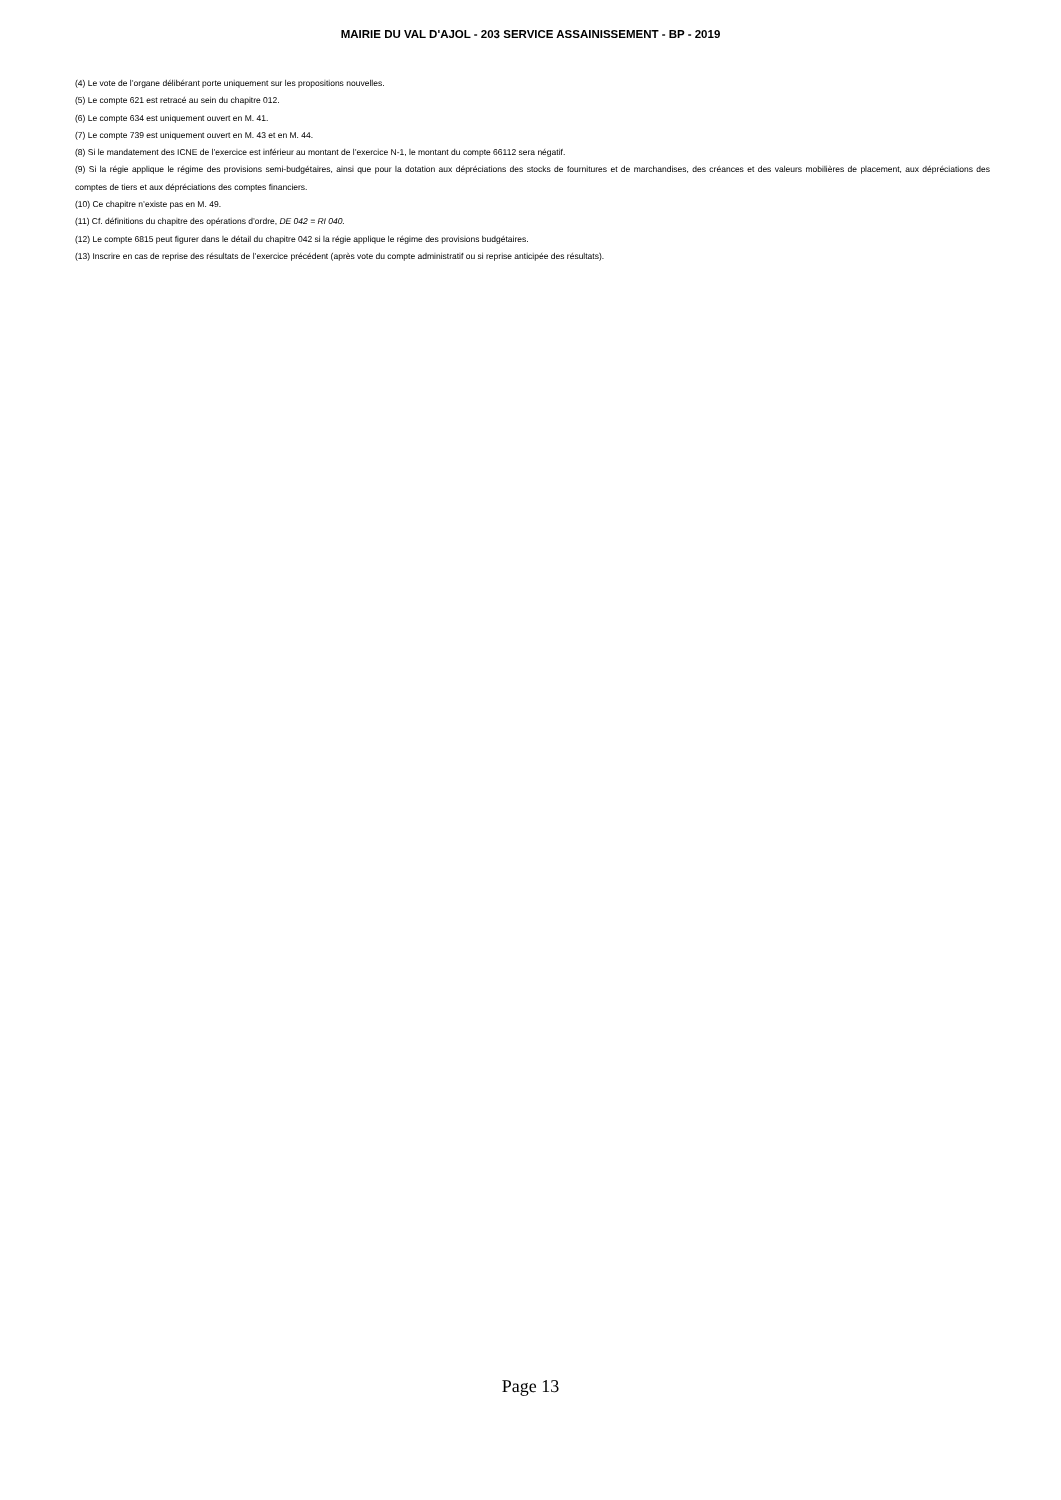MAIRIE DU VAL D'AJOL - 203 SERVICE ASSAINISSEMENT - BP - 2019
(4) Le vote de l’organe délibérant porte uniquement sur les propositions nouvelles.
(5) Le compte 621 est retracé au sein du chapitre 012.
(6) Le compte 634 est uniquement ouvert en M. 41.
(7) Le compte 739 est uniquement ouvert en M. 43 et en M. 44.
(8) Si le mandatement des ICNE de l’exercice est inférieur au montant de l’exercice N-1, le montant du compte 66112 sera négatif.
(9) Si la régie applique le régime des provisions semi-budgétaires, ainsi que pour la dotation aux dépréciations des stocks de fournitures et de marchandises, des créances et des valeurs mobilières de placement, aux dépréciations des comptes de tiers et aux dépréciations des comptes financiers.
(10) Ce chapitre n’existe pas en M. 49.
(11) Cf. définitions du chapitre des opérations d’ordre, DE 042 = RI 040.
(12) Le compte 6815 peut figurer dans le détail du chapitre 042 si la régie applique le régime des provisions budgétaires.
(13) Inscrire en cas de reprise des résultats de l’exercice précédent (après vote du compte administratif ou si reprise anticipée des résultats).
Page 13